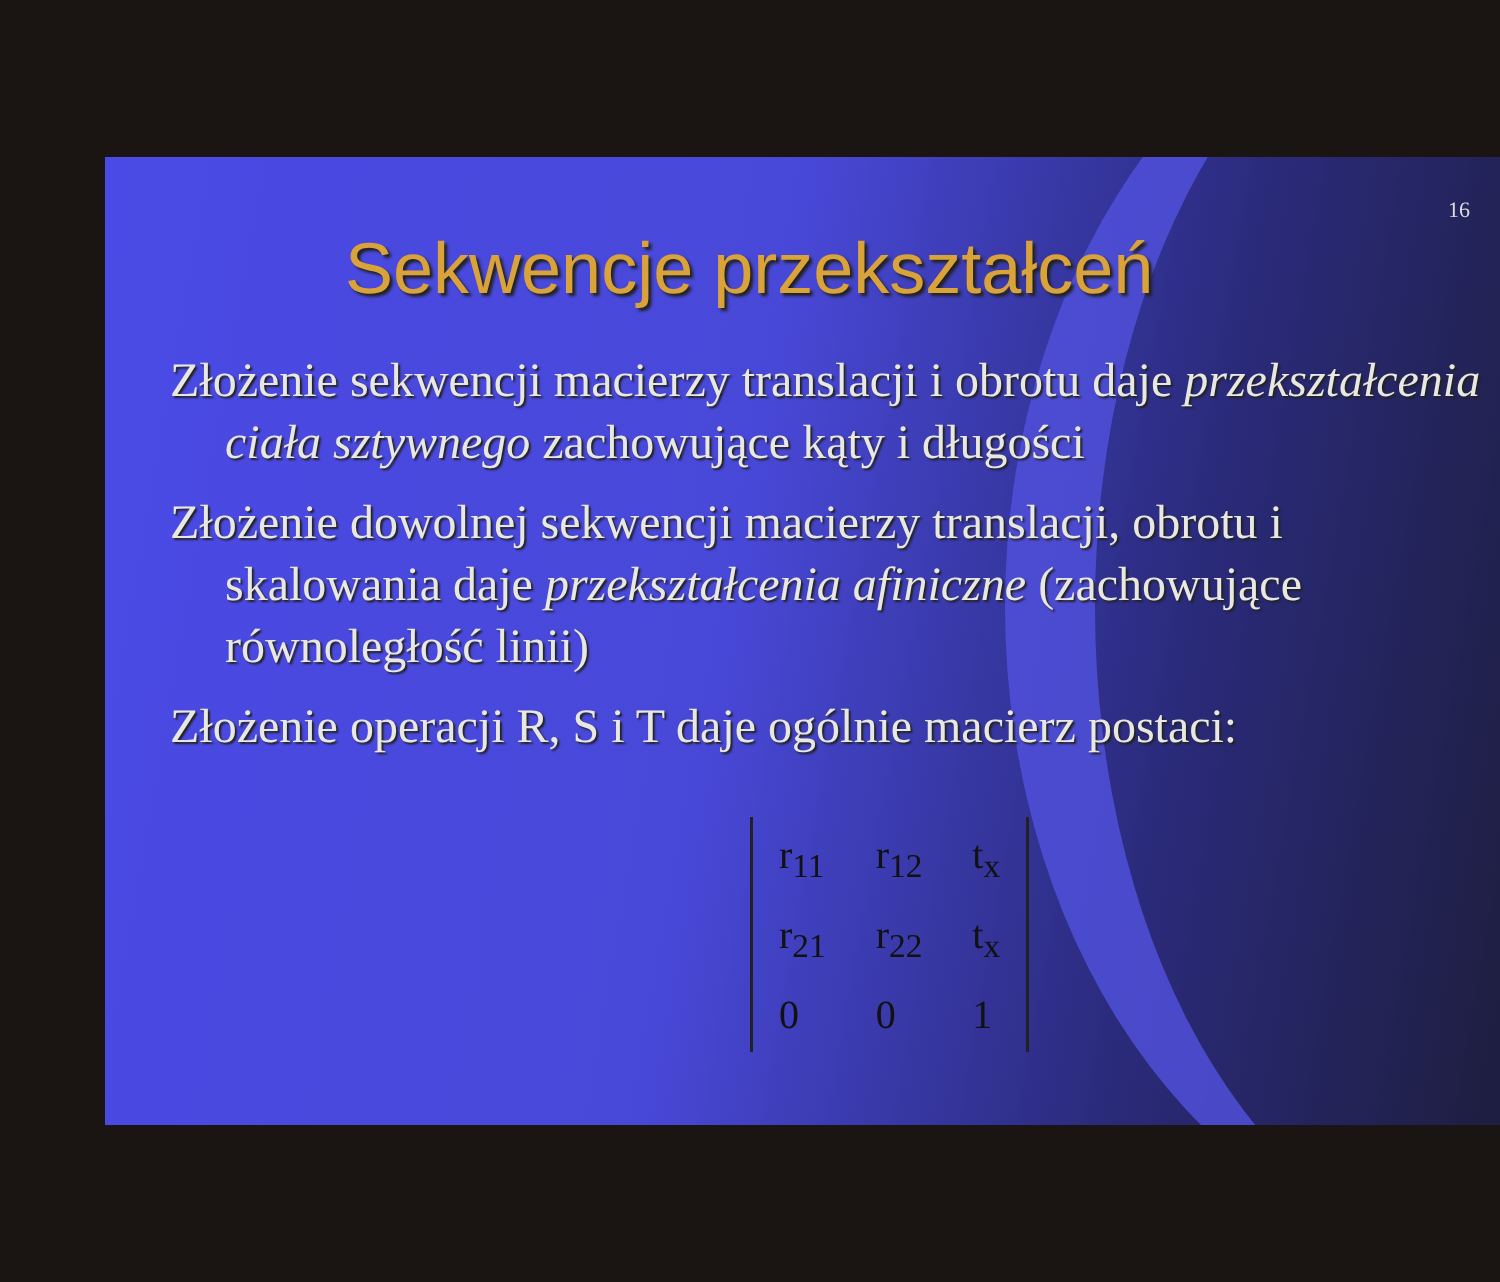16
Sekwencje przekształceń
Złożenie sekwencji macierzy translacji i obrotu daje przekształcenia ciała sztywnego zachowujące kąty i długości
Złożenie dowolnej sekwencji macierzy translacji, obrotu i skalowania daje przekształcenia afiniczne (zachowujące równoległość linii)
Złożenie operacji R, S i T daje ogólnie macierz postaci:
| r<sub>11</sub> | r<sub>12</sub> | t<sub>x</sub> |
| r<sub>21</sub> | r<sub>22</sub> | t<sub>x</sub> |
| 0 | 0 | 1 |